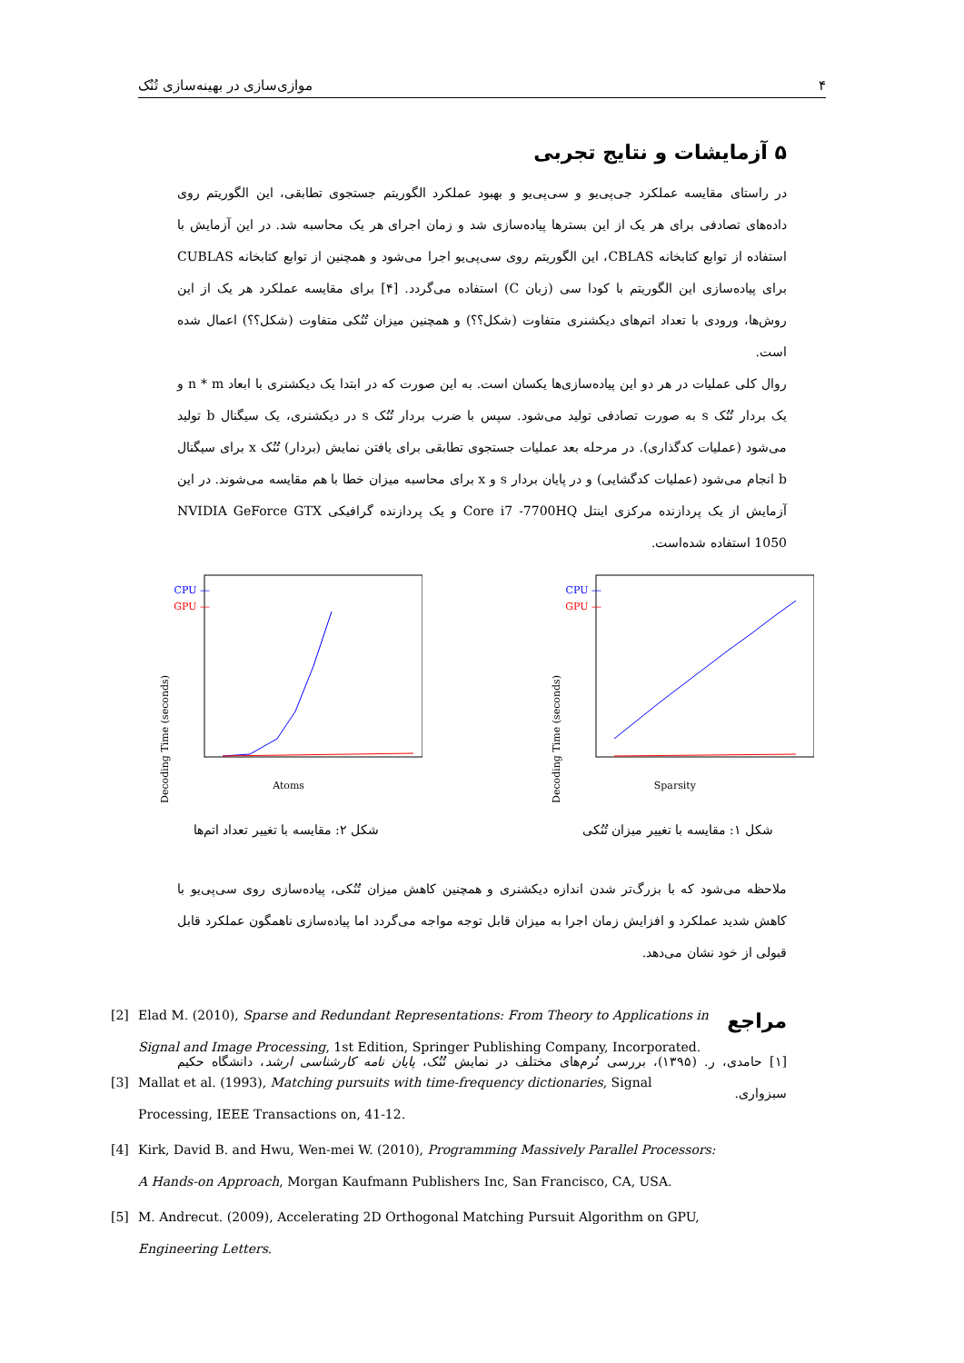۴ موازی‌سازی در بهینه‌سازی تُنُک
۵ آزمایشات و نتایج تجربی
در راستای مقایسه عملکرد جی‌پی‌یو و سی‌پی‌یو و بهبود عملکرد الگوریتم جستجوی تطابقی، این الگوریتم روی داده‌های تصادفی برای هر یک از این بسترها پیاده‌سازی شد و زمان اجرای هر یک محاسبه شد. در این آزمایش با استفاده از توابع کتابخانه CBLAS، این الگوریتم روی سی‌پی‌یو اجرا می‌شود و همچنین از توابع کتابخانه CUBLAS برای پیاده‌سازی این الگوریتم با کودا سی (زبان C) استفاده می‌گردد. [۴] برای مقایسه عملکرد هر یک از این روش‌ها، ورودی با تعداد اتم‌های دیکشنری متفاوت (شکل؟؟) و همچنین میزان تُنُکی متفاوت (شکل؟؟) اعمال شده است.
روال کلی عملیات در هر دو این پیاده‌سازی‌ها یکسان است. به این صورت که در ابتدا یک دیکشنری با ابعاد n * m و یک بردار تُنُک s به صورت تصادفی تولید می‌شود. سپس با ضرب بردار تُنُک s در دیکشنری، یک سیگنال b تولید می‌شود (عملیات کدگذاری). در مرحله بعد عملیات جستجوی تطابقی برای یافتن نمایش (بردار) تُنُک x برای سیگنال b انجام می‌شود (عملیات کدگشایی) و در پایان بردار s و x برای محاسبه میزان خطا با هم مقایسه می‌شوند. در این آزمایش از یک پردازنده مرکزی اینتل Core i7 -7700HQ و یک پردازنده گرافیکی NVIDIA GeForce GTX 1050 استفاده شده‌است.
Decoding Time (seconds)
Sparsity
— CPU
— GPU
شکل ۱: مقایسه با تغییر میزان تُنُکی
Decoding Time (seconds)
Atoms
— CPU
— GPU
شکل ۲: مقایسه با تغییر تعداد اتم‌ها
ملاحظه می‌شود که با بزرگ‌تر شدن اندازه دیکشنری و همچنین کاهش میزان تُنُکی، پیاده‌سازی روی سی‌پی‌یو با کاهش شدید عملکرد و افزایش زمان اجرا به میزان قابل توجه مواجه می‌گردد اما پیاده‌سازی ناهمگون عملکرد قابل قبولی از خود نشان می‌دهد.
مراجع
[۱] حامدی، ر. (۱۳۹۵)، بررسی نُرم‌های مختلف در نمایش تُنُک، پایان نامه کارشناسی ارشد، دانشگاه حکیم سبزواری.
[2] Elad M. (2010), Sparse and Redundant Representations: From Theory to Applications in Signal and Image Processing, 1st Edition, Springer Publishing Company, Incorporated.
[3] Mallat et al. (1993), Matching pursuits with time-frequency dictionaries, Signal Processing, IEEE Transactions on, 41-12.
[4] Kirk, David B. and Hwu, Wen-mei W. (2010), Programming Massively Parallel Processors: A Hands-on Approach, Morgan Kaufmann Publishers Inc, San Francisco, CA, USA.
[5] M. Andrecut. (2009), Accelerating 2D Orthogonal Matching Pursuit Algorithm on GPU, Engineering Letters.